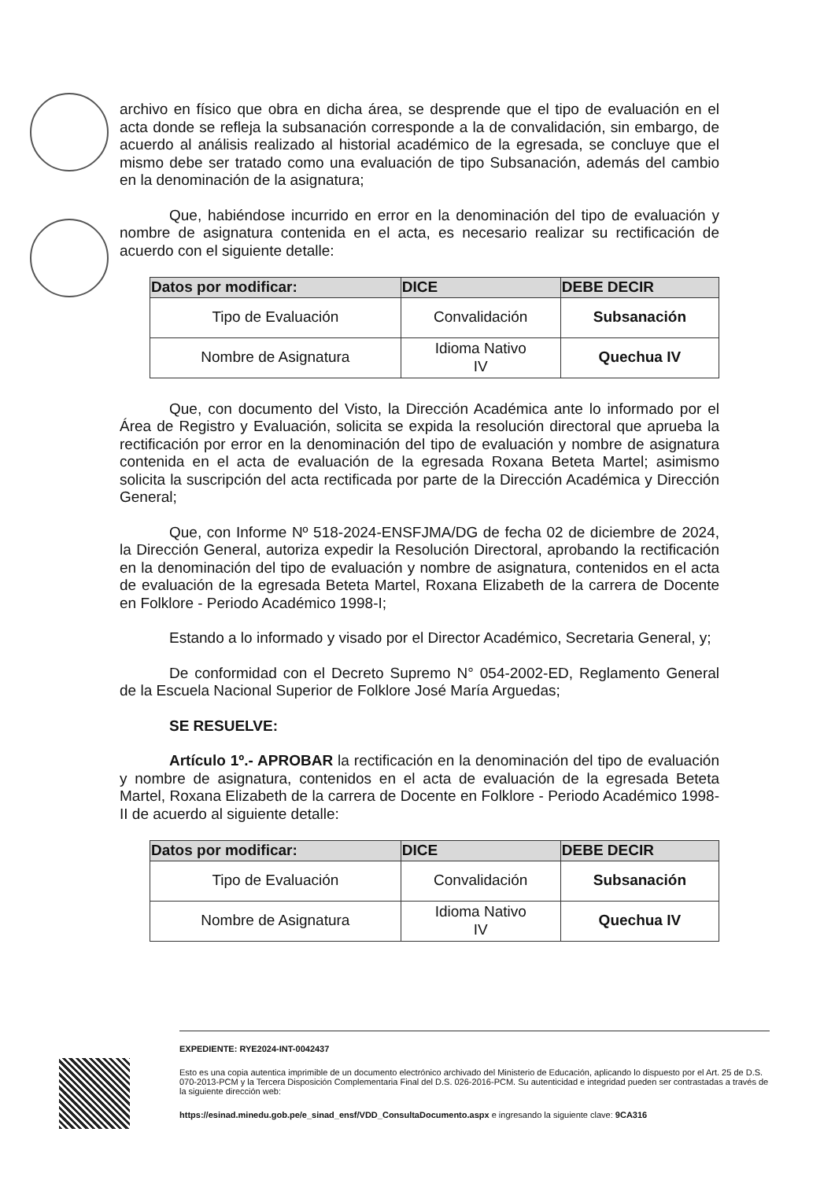archivo en físico que obra en dicha área, se desprende que el tipo de evaluación en el acta donde se refleja la subsanación corresponde a la de convalidación, sin embargo, de acuerdo al análisis realizado al historial académico de la egresada, se concluye que el mismo debe ser tratado como una evaluación de tipo Subsanación, además del cambio en la denominación de la asignatura;
Que, habiéndose incurrido en error en la denominación del tipo de evaluación y nombre de asignatura contenida en el acta, es necesario realizar su rectificación de acuerdo con el siguiente detalle:
| Datos por modificar: | DICE | DEBE DECIR |
| --- | --- | --- |
| Tipo de Evaluación | Convalidación | Subsanación |
| Nombre de Asignatura | Idioma Nativo IV | Quechua IV |
Que, con documento del Visto, la Dirección Académica ante lo informado por el Área de Registro y Evaluación, solicita se expida la resolución directoral que aprueba la rectificación por error en la denominación del tipo de evaluación y nombre de asignatura contenida en el acta de evaluación de la egresada Roxana Beteta Martel; asimismo solicita la suscripción del acta rectificada por parte de la Dirección Académica y Dirección General;
Que, con Informe Nº 518-2024-ENSFJMA/DG de fecha 02 de diciembre de 2024, la Dirección General, autoriza expedir la Resolución Directoral, aprobando la rectificación en la denominación del tipo de evaluación y nombre de asignatura, contenidos en el acta de evaluación de la egresada Beteta Martel, Roxana Elizabeth de la carrera de Docente en Folklore - Periodo Académico 1998-I;
Estando a lo informado y visado por el Director Académico, Secretaria General, y;
De conformidad con el Decreto Supremo N° 054-2002-ED, Reglamento General de la Escuela Nacional Superior de Folklore José María Arguedas;
SE RESUELVE:
Artículo 1º.- APROBAR la rectificación en la denominación del tipo de evaluación y nombre de asignatura, contenidos en el acta de evaluación de la egresada Beteta Martel, Roxana Elizabeth de la carrera de Docente en Folklore - Periodo Académico 1998-II de acuerdo al siguiente detalle:
| Datos por modificar: | DICE | DEBE DECIR |
| --- | --- | --- |
| Tipo de Evaluación | Convalidación | Subsanación |
| Nombre de Asignatura | Idioma Nativo IV | Quechua IV |
EXPEDIENTE: RYE2024-INT-0042437
Esto es una copia autentica imprimible de un documento electrónico archivado del Ministerio de Educación, aplicando lo dispuesto por el Art. 25 de D.S. 070-2013-PCM y la Tercera Disposición Complementaria Final del D.S. 026-2016-PCM. Su autenticidad e integridad pueden ser contrastadas a través de la siguiente dirección web:
https://esinad.minedu.gob.pe/e_sinad_ensf/VDD_ConsultaDocumento.aspx e ingresando la siguiente clave: 9CA316